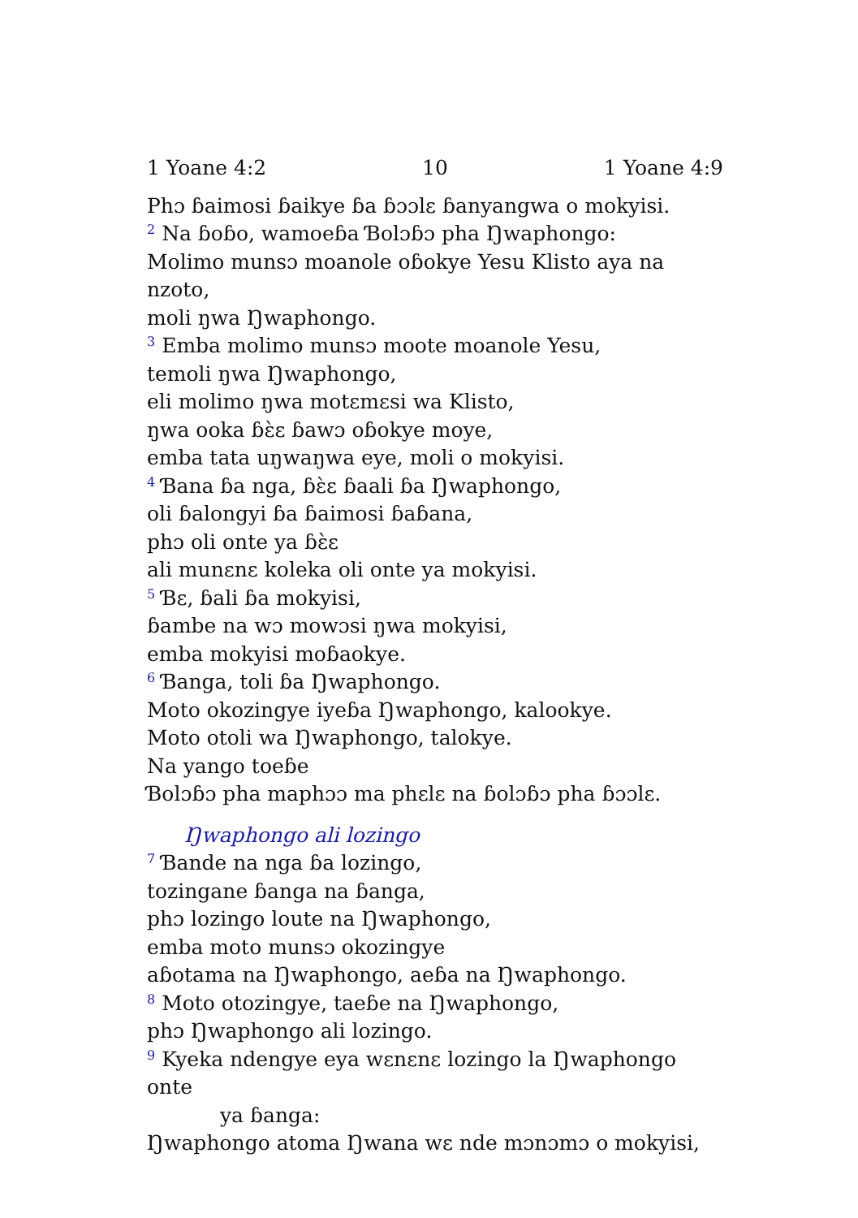1 Yoane 4:2 10 1 Yoane 4:9
Phɔ ɓaimosi ɓaikye ɓa ɓɔɔlɛ ɓanyangwa o mokyisi.
<sup>2</sup> Na ɓoɓo, wamoeɓa Ɓolɔɓɔ pha Ŋwaphongo:
Molimo munsɔ moanole oɓokye Yesu Klisto aya na nzoto,
moli ŋwa Ŋwaphongo.
<sup>3</sup> Emba molimo munsɔ moote moanole Yesu,
temoli ŋwa Ŋwaphongo,
eli molimo ŋwa motɛmɛsi wa Klisto,
ŋwa ooka ɓɛ̀ɛ ɓawɔ oɓokye moye,
emba tata uŋwaŋwa eye, moli o mokyisi.
<sup>4</sup> Ɓana ɓa nga, ɓɛ̀ɛ ɓaali ɓa Ŋwaphongo,
oli ɓalongyi ɓa ɓaimosi ɓaɓana,
phɔ oli onte ya ɓɛ̀ɛ
ali munɛnɛ koleka oli onte ya mokyisi.
<sup>5</sup> Ɓɛ, ɓali ɓa mokyisi,
ɓambe na wɔ mowɔsi ŋwa mokyisi,
emba mokyisi moɓaokye.
<sup>6</sup> Ɓanga, toli ɓa Ŋwaphongo.
Moto okozingye iyeɓa Ŋwaphongo, kalookye.
Moto otoli wa Ŋwaphongo, talokye.
Na yango toeɓe
Ɓolɔɓɔ pha maphɔɔ ma phɛlɛ na ɓolɔɓɔ pha ɓɔɔlɛ.
Ŋwaphongo ali lozingo
<sup>7</sup> Ɓande na nga ɓa lozingo,
tozingane ɓanga na ɓanga,
phɔ lozingo loute na Ŋwaphongo,
emba moto munsɔ okozingye
aɓotama na Ŋwaphongo, aeɓa na Ŋwaphongo.
<sup>8</sup> Moto otozingye, taeɓe na Ŋwaphongo,
phɔ Ŋwaphongo ali lozingo.
<sup>9</sup> Kyeka ndengye eya wɛnɛnɛ lozingo la Ŋwaphongo onte
ya ɓanga:
Ŋwaphongo atoma Ŋwana wɛ nde mɔnɔmɔ o mokyisi,